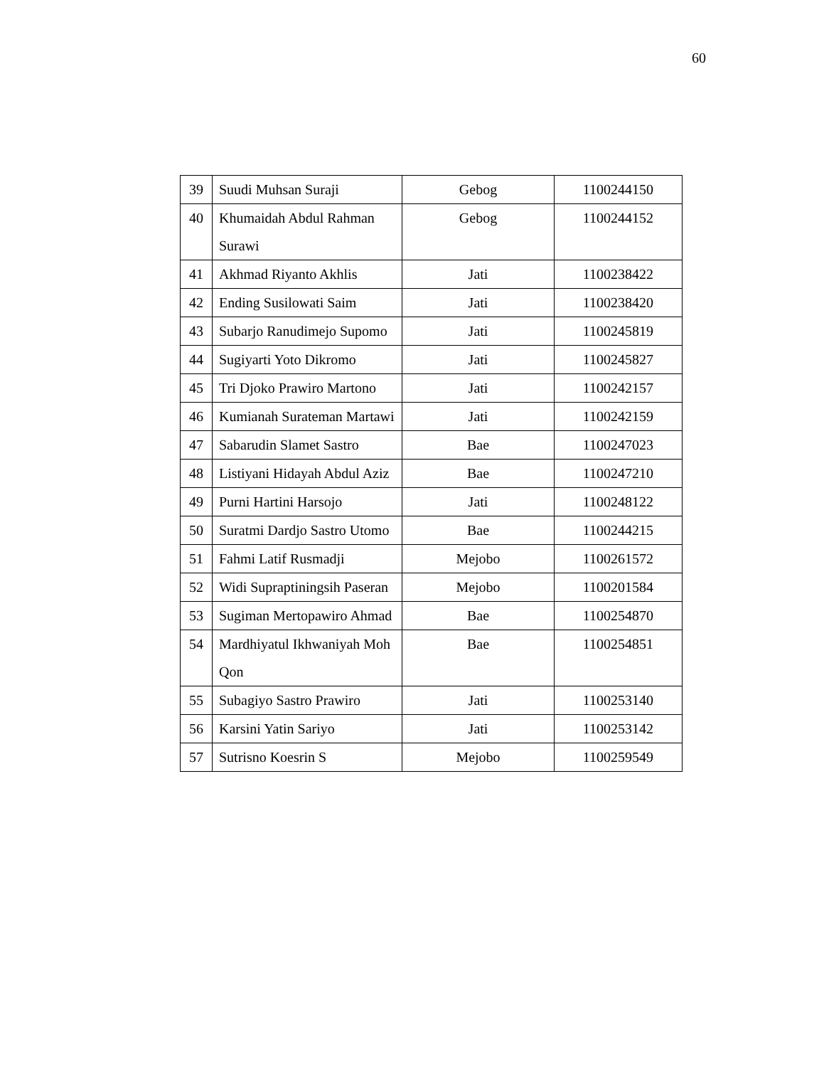60
| 39 | Suudi Muhsan Suraji | Gebog | 1100244150 |
| 40 | Khumaidah Abdul Rahman Surawi | Gebog | 1100244152 |
| 41 | Akhmad Riyanto Akhlis | Jati | 1100238422 |
| 42 | Ending Susilowati Saim | Jati | 1100238420 |
| 43 | Subarjo Ranudimejo Supomo | Jati | 1100245819 |
| 44 | Sugiyarti Yoto Dikromo | Jati | 1100245827 |
| 45 | Tri Djoko Prawiro Martono | Jati | 1100242157 |
| 46 | Kumianah Surateman Martawi | Jati | 1100242159 |
| 47 | Sabarudin Slamet Sastro | Bae | 1100247023 |
| 48 | Listiyani Hidayah Abdul Aziz | Bae | 1100247210 |
| 49 | Purni Hartini Harsojo | Jati | 1100248122 |
| 50 | Suratmi Dardjo Sastro Utomo | Bae | 1100244215 |
| 51 | Fahmi Latif Rusmadji | Mejobo | 1100261572 |
| 52 | Widi Supraptiningsih Paseran | Mejobo | 1100201584 |
| 53 | Sugiman Mertopawiro Ahmad | Bae | 1100254870 |
| 54 | Mardhiyatul Ikhwaniyah Moh Qon | Bae | 1100254851 |
| 55 | Subagiyo Sastro Prawiro | Jati | 1100253140 |
| 56 | Karsini Yatin Sariyo | Jati | 1100253142 |
| 57 | Sutrisno Koesrin S | Mejobo | 1100259549 |